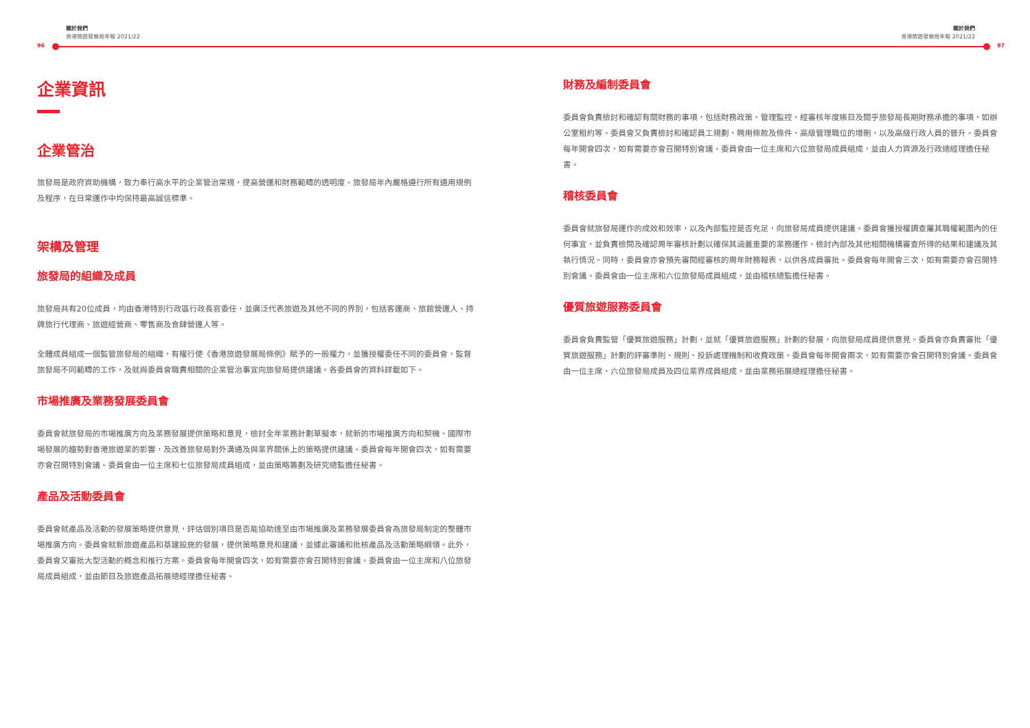關於我們
香港旅遊發展局年報 2021/22
關於我們
香港旅遊發展局年報 2021/22
96 97
企業資訊
企業管治
旅發局是政府資助機構，致力奉行高水平的企業管治常規，提高營運和財務範疇的透明度。旅發局年內嚴格遵行所有適用規例及程序，在日常運作中均保持最高誠信標準。
架構及管理
旅發局的組織及成員
旅發局共有20位成員，均由香港特別行政區行政長官委任，並廣泛代表旅遊及其他不同的界別，包括客運商、旅館營運人、持牌旅行代理商、旅遊經營商、零售商及食肆營運人等。
全體成員組成一個監管旅發局的組織，有權行使《香港旅遊發展局條例》賦予的一般權力，並獲授權委任不同的委員會，監督旅發局不同範疇的工作，及就與委員會職責相關的企業管治事宜向旅發局提供建議。各委員會的資料詳載如下。
市場推廣及業務發展委員會
委員會就旅發局的市場推廣方向及業務發展提供策略和意見，檢討全年業務計劃草擬本，就新的市場推廣方向和契機、國際市場發展的趨勢對香港旅遊業的影響，及改善旅發局對外溝通及與業界關係上的策略提供建議。委員會每年開會四次，如有需要亦會召開特別會議。委員會由一位主席和七位旅發局成員組成，並由策略籌劃及研究總監擔任秘書。
產品及活動委員會
委員會就產品及活動的發展策略提供意見，評估個別項目是否能協助達至由市場推廣及業務發展委員會為旅發局制定的整體市場推廣方向。委員會就新旅遊產品和基建設施的發展，提供策略意見和建議，並據此審議和批核產品及活動策略綱領。此外，委員會又審批大型活動的概念和推行方案。委員會每年開會四次，如有需要亦會召開特別會議。委員會由一位主席和八位旅發局成員組成，並由節目及旅遊產品拓展總經理擔任秘書。
財務及編制委員會
委員會負責檢討和確認有關財務的事項，包括財務政策、管理監控、經審核年度賬目及關乎旅發局長期財務承擔的事項，如辦公室租約等。委員會又負責檢討和確認員工規劃、聘用條款及條件、高級管理職位的增刪，以及高級行政人員的晉升。委員會每年開會四次，如有需要亦會召開特別會議。委員會由一位主席和六位旅發局成員組成，並由人力資源及行政總經理擔任秘書。
稽核委員會
委員會就旅發局運作的成效和效率，以及內部監控是否充足，向旅發局成員提供建議。委員會獲授權調查屬其職權範圍內的任何事宜，並負責檢閱及確認周年審核計劃以確保其涵蓋重要的業務運作、檢討內部及其他相關機構審查所得的結果和建議及其執行情況。同時，委員會亦會預先審閱經審核的周年財務報表，以供各成員審批。委員會每年開會三次，如有需要亦會召開特別會議。委員會由一位主席和六位旅發局成員組成，並由稽核總監擔任秘書。
優質旅遊服務委員會
委員會負責監管「優質旅遊服務」計劃，並就「優質旅遊服務」計劃的發展，向旅發局成員提供意見。委員會亦負責審批「優質旅遊服務」計劃的評審準則、規則、投訴處理機制和收費政策。委員會每年開會兩次，如有需要亦會召開特別會議。委員會由一位主席、六位旅發局成員及四位業界成員組成，並由業務拓展總經理擔任秘書。